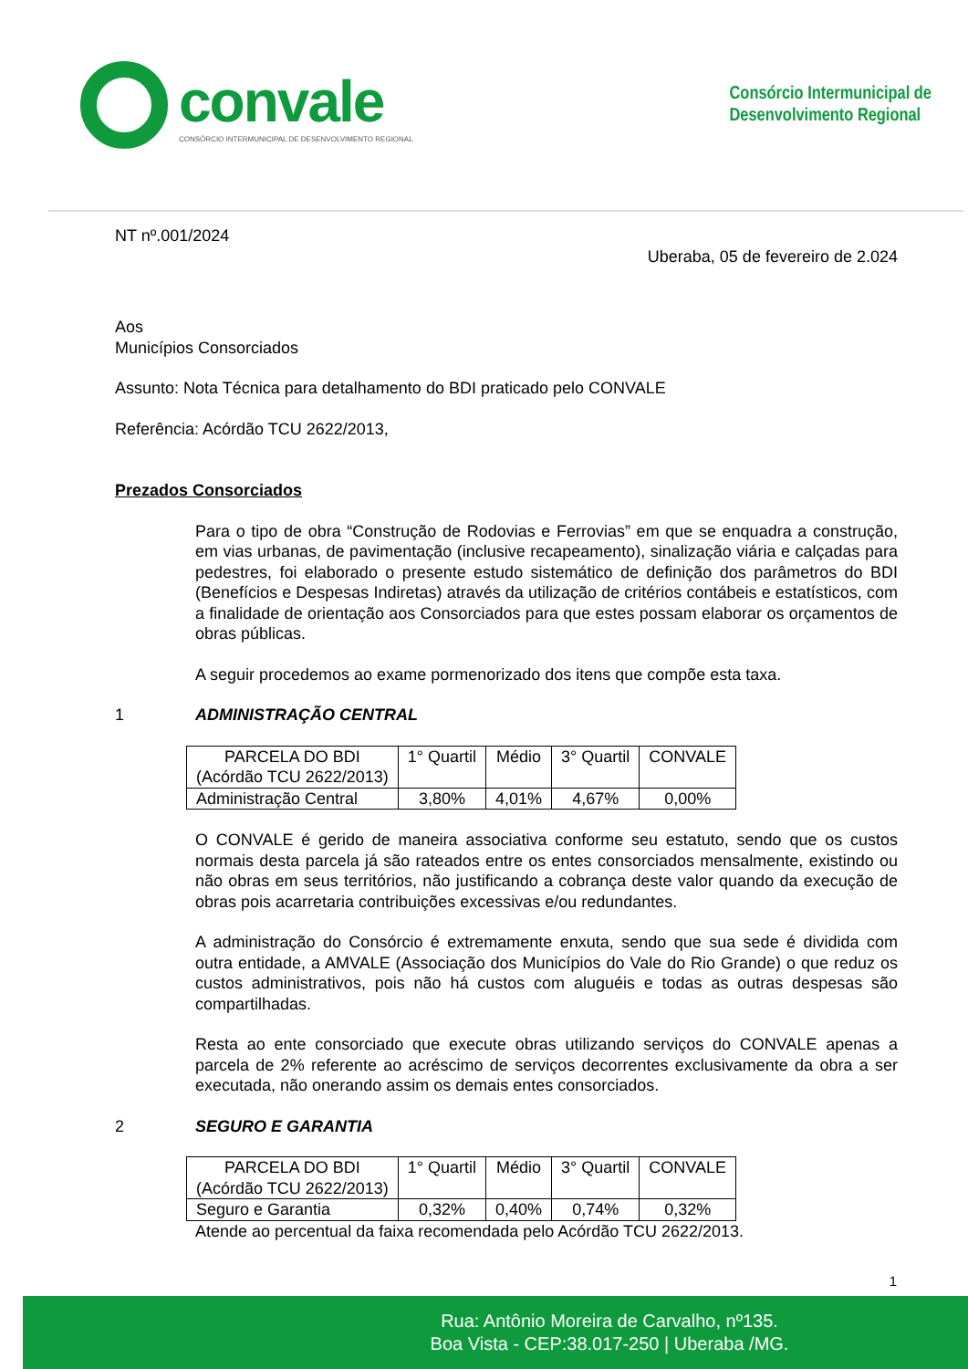convale
CONSÓRCIO INTERMUNICIPAL DE DESENVOLVIMENTO REGIONAL
Consórcio Intermunicipal de
Desenvolvimento Regional
NT nº.001/2024
Uberaba, 05 de fevereiro de 2.024
Aos
Municípios Consorciados
Assunto: Nota Técnica para detalhamento do BDI praticado pelo CONVALE
Referência: Acórdão TCU 2622/2013,
Prezados Consorciados
Para o tipo de obra “Construção de Rodovias e Ferrovias” em que se enquadra a construção, em vias urbanas, de pavimentação (inclusive recapeamento), sinalização viária e calçadas para pedestres, foi elaborado o presente estudo sistemático de definição dos parâmetros do BDI (Benefícios e Despesas Indiretas) através da utilização de critérios contábeis e estatísticos, com a finalidade de orientação aos Consorciados para que estes possam elaborar os orçamentos de obras públicas.
A seguir procedemos ao exame pormenorizado dos itens que compõe esta taxa.
1 ADMINISTRAÇÃO CENTRAL
| PARCELA DO BDI (Acórdão TCU 2622/2013) | 1° Quartil | Médio | 3° Quartil | CONVALE |
| Administração Central | 3,80% | 4,01% | 4,67% | 0,00% |
O CONVALE é gerido de maneira associativa conforme seu estatuto, sendo que os custos normais desta parcela já são rateados entre os entes consorciados mensalmente, existindo ou não obras em seus territórios, não justificando a cobrança deste valor quando da execução de obras pois acarretaria contribuições excessivas e/ou redundantes.
A administração do Consórcio é extremamente enxuta, sendo que sua sede é dividida com outra entidade, a AMVALE (Associação dos Municípios do Vale do Rio Grande) o que reduz os custos administrativos, pois não há custos com aluguéis e todas as outras despesas são compartilhadas.
Resta ao ente consorciado que execute obras utilizando serviços do CONVALE apenas a parcela de 2% referente ao acréscimo de serviços decorrentes exclusivamente da obra a ser executada, não onerando assim os demais entes consorciados.
2 SEGURO E GARANTIA
| PARCELA DO BDI (Acórdão TCU 2622/2013) | 1° Quartil | Médio | 3° Quartil | CONVALE |
| Seguro e Garantia | 0,32% | 0,40% | 0,74% | 0,32% |
Atende ao percentual da faixa recomendada pelo Acórdão TCU 2622/2013.
1
Rua: Antônio Moreira de Carvalho, nº135.
Boa Vista - CEP:38.017-250 | Uberaba /MG.